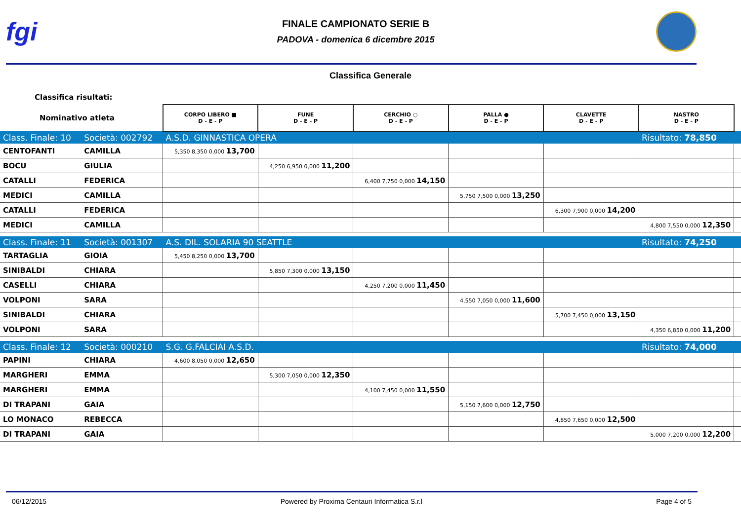fgi
FINALE CAMPIONATO SERIE B
PADOVA - domenica 6 dicembre 2015
Classifica Generale
| Classifica risultati: | | | | | | | | |
| Nominativo atleta | | CORPO LIBERO ■ D - E - P | FUNE D - E - P | CERCHIO ○ D - E - P | PALLA ● D - E - P | CLAVETTE D - E - P | NASTRO D - E - P | |
| Class. Finale: 10 | Società: 002792 | A.S.D. GINNASTICA OPERA | | | | | Risultato: 78,850 | |
| CENTOFANTI | CAMILLA | 5,350 8,350 0,000 13,700 | | | | | | |
| BOCU | GIULIA | | 4,250 6,950 0,000 11,200 | | | | | |
| CATALLI | FEDERICA | | | 6,400 7,750 0,000 14,150 | | | | |
| MEDICI | CAMILLA | | | | 5,750 7,500 0,000 13,250 | | | |
| CATALLI | FEDERICA | | | | | 6,300 7,900 0,000 14,200 | | |
| MEDICI | CAMILLA | | | | | | 4,800 7,550 0,000 12,350 | |
| Class. Finale: 11 | Società: 001307 | A.S. DIL. SOLARIA 90 SEATTLE | | | | | Risultato: 74,250 | |
| TARTAGLIA | GIOIA | 5,450 8,250 0,000 13,700 | | | | | | |
| SINIBALDI | CHIARA | | 5,850 7,300 0,000 13,150 | | | | | |
| CASELLI | CHIARA | | | 4,250 7,200 0,000 11,450 | | | | |
| VOLPONI | SARA | | | | 4,550 7,050 0,000 11,600 | | | |
| SINIBALDI | CHIARA | | | | | 5,700 7,450 0,000 13,150 | | |
| VOLPONI | SARA | | | | | | 4,350 6,850 0,000 11,200 | |
| Class. Finale: 12 | Società: 000210 | S.G. G.FALCIAI A.S.D. | | | | | Risultato: 74,000 | |
| PAPINI | CHIARA | 4,600 8,050 0,000 12,650 | | | | | | |
| MARGHERI | EMMA | | 5,300 7,050 0,000 12,350 | | | | | |
| MARGHERI | EMMA | | | 4,100 7,450 0,000 11,550 | | | | |
| DI TRAPANI | GAIA | | | | 5,150 7,600 0,000 12,750 | | | |
| LO MONACO | REBECCA | | | | | 4,850 7,650 0,000 12,500 | | |
| DI TRAPANI | GAIA | | | | | | 5,000 7,200 0,000 12,200 | |
06/12/2015 Powered by Proxima Centauri Informatica S.r.l Page 4 of 5